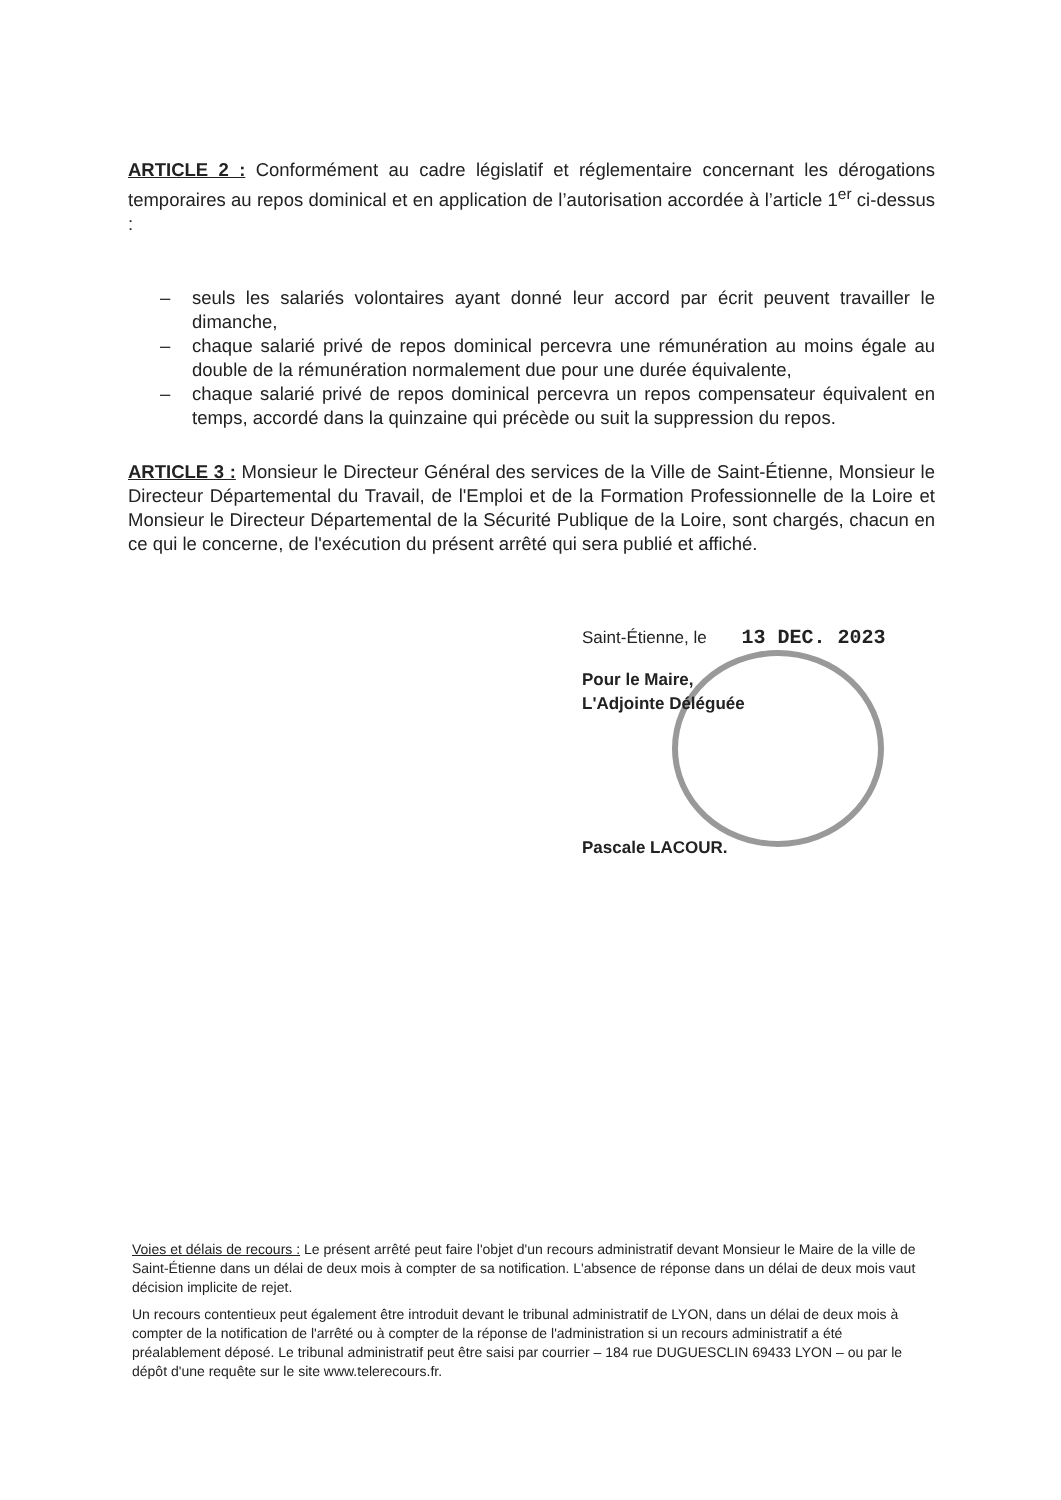ARTICLE 2 : Conformément au cadre législatif et réglementaire concernant les dérogations temporaires au repos dominical et en application de l’autorisation accordée à l’article 1<sup>er</sup> ci-dessus :
– seuls les salariés volontaires ayant donné leur accord par écrit peuvent travailler le dimanche,
– chaque salarié privé de repos dominical percevra une rémunération au moins égale au double de la rémunération normalement due pour une durée équivalente,
– chaque salarié privé de repos dominical percevra un repos compensateur équivalent en temps, accordé dans la quinzaine qui précède ou suit la suppression du repos.
ARTICLE 3 : Monsieur le Directeur Général des services de la Ville de Saint-Étienne, Monsieur le Directeur Départemental du Travail, de l'Emploi et de la Formation Professionnelle de la Loire et Monsieur le Directeur Départemental de la Sécurité Publique de la Loire, sont chargés, chacun en ce qui le concerne, de l'exécution du présent arrêté qui sera publié et affiché.
Saint-Étienne, le 13 DEC. 2023
Pour le Maire,
L'Adjointe Déléguée
Pascale LACOUR.
Voies et délais de recours : Le présent arrêté peut faire l'objet d'un recours administratif devant Monsieur le Maire de la ville de Saint-Étienne dans un délai de deux mois à compter de sa notification. L'absence de réponse dans un délai de deux mois vaut décision implicite de rejet.
Un recours contentieux peut également être introduit devant le tribunal administratif de LYON, dans un délai de deux mois à compter de la notification de l'arrêté ou à compter de la réponse de l'administration si un recours administratif a été préalablement déposé. Le tribunal administratif peut être saisi par courrier – 184 rue DUGUESCLIN 69433 LYON – ou par le dépôt d'une requête sur le site www.telerecours.fr.